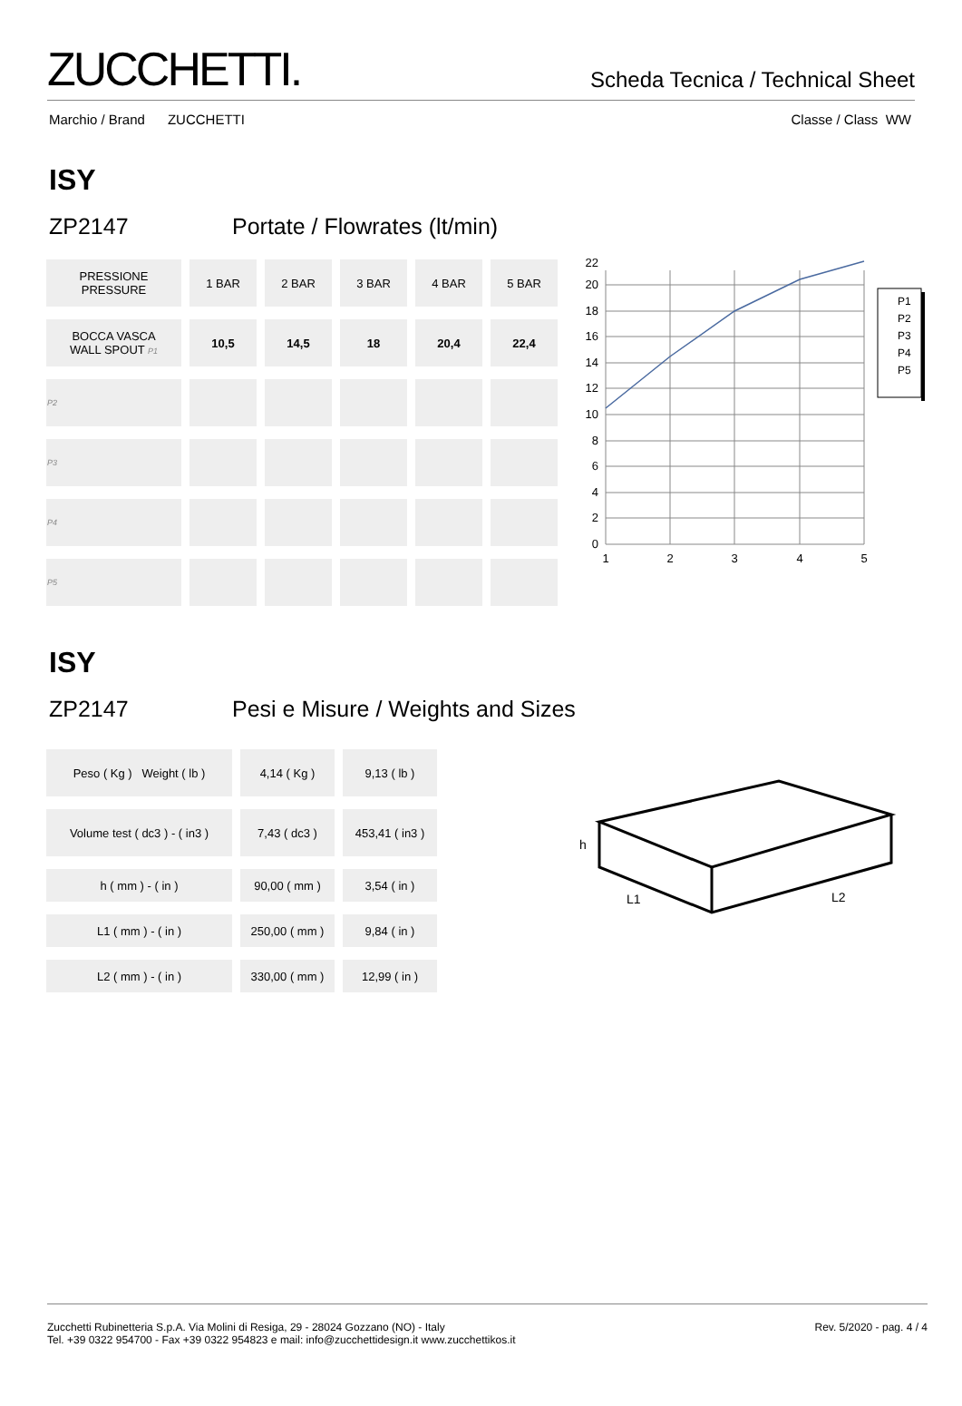ZUCCHETTI.
Scheda Tecnica / Technical Sheet
Marchio / Brand ZUCCHETTI Classe / Class WW
ISY
ZP2147 Portate / Flowrates (lt/min)
| PRESSIONE PRESSURE | 1 BAR | 2 BAR | 3 BAR | 4 BAR | 5 BAR |
| --- | --- | --- | --- | --- | --- |
| BOCCA VASCA WALL SPOUT P1 | 10,5 | 14,5 | 18 | 20,4 | 22,4 |
| P2 | | | | | |
| P3 | | | | | |
| P4 | | | | | |
| P5 | | | | | |
0
2
4
6
8
10
12
14
16
18
20
22
1
2
3
4
5
P1
P2
P3
P4
P5
ISY
ZP2147 Pesi e Misure / Weights and Sizes
| Peso ( Kg ) Weight ( lb ) | 4,14 ( Kg ) | 9,13 ( lb ) |
| Volume test ( dc3 ) - ( in3 ) | 7,43 ( dc3 ) | 453,41 ( in3 ) |
| h ( mm ) - ( in ) | 90,00 ( mm ) | 3,54 ( in ) |
| L1 ( mm ) - ( in ) | 250,00 ( mm ) | 9,84 ( in ) |
| L2 ( mm ) - ( in ) | 330,00 ( mm ) | 12,99 ( in ) |
h
L1
L2
Zucchetti Rubinetteria S.p.A. Via Molini di Resiga, 29 - 28024 Gozzano (NO) - Italy
Tel. +39 0322 954700 - Fax +39 0322 954823 e mail: info@zucchettidesign.it www.zucchettikos.it
Rev. 5/2020 - pag. 4 / 4